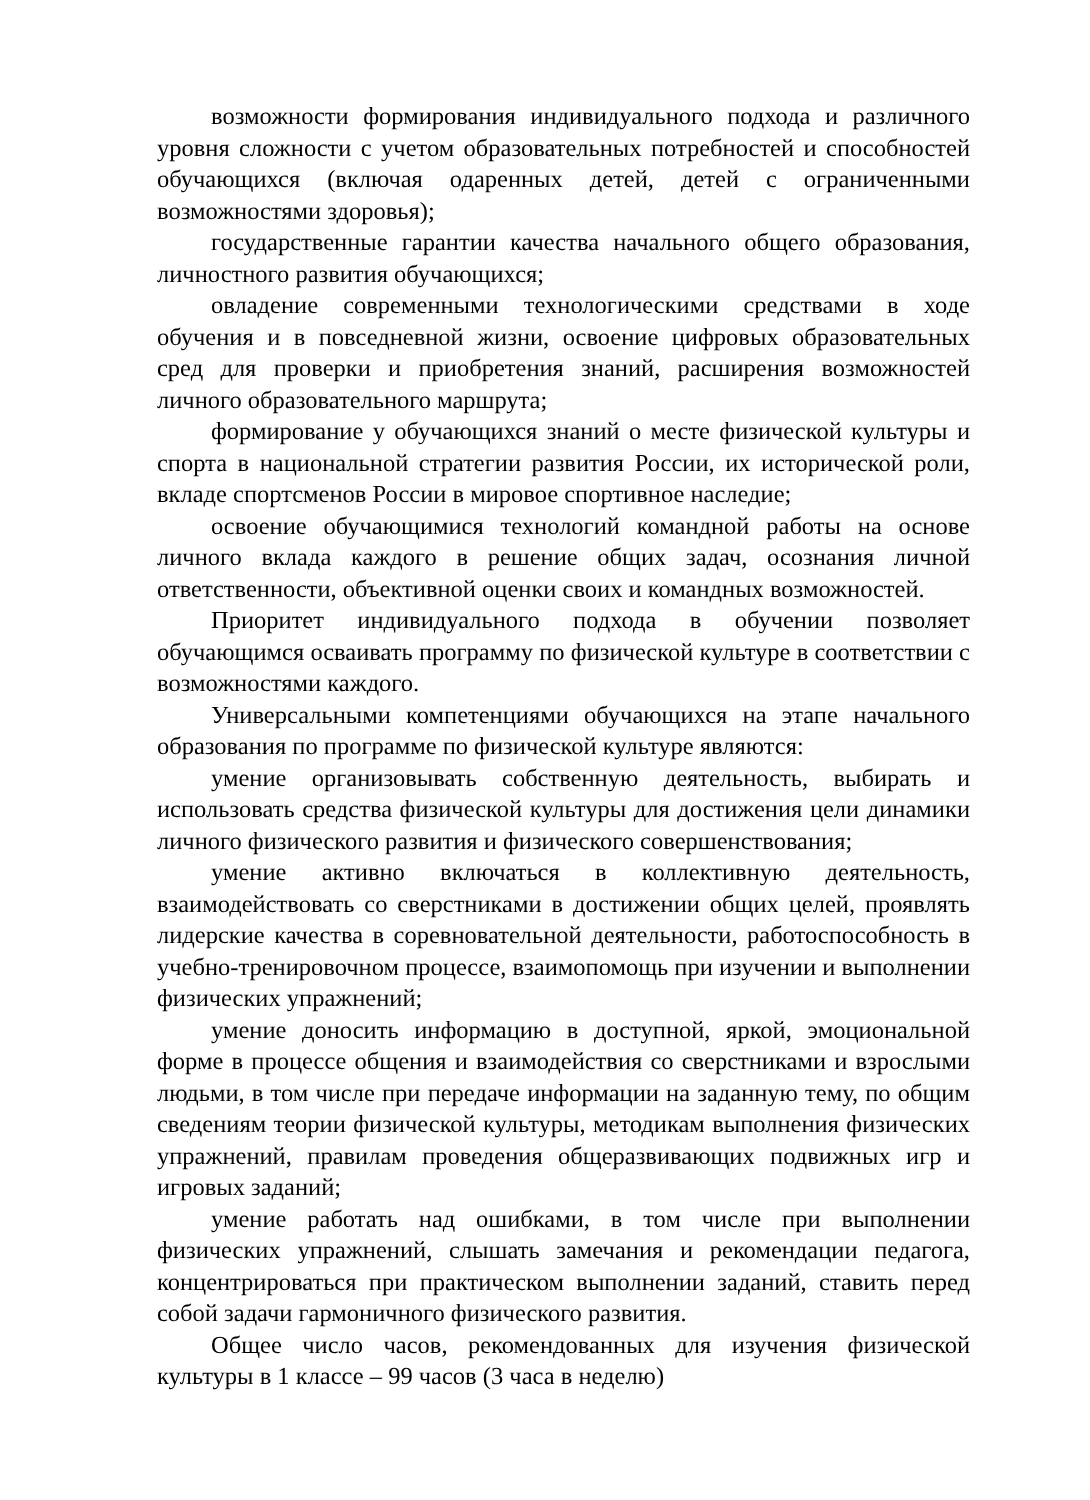возможности формирования индивидуального подхода и различного уровня сложности с учетом образовательных потребностей и способностей обучающихся (включая одаренных детей, детей с ограниченными возможностями здоровья);
государственные гарантии качества начального общего образования, личностного развития обучающихся;
овладение современными технологическими средствами в ходе обучения и в повседневной жизни, освоение цифровых образовательных сред для проверки и приобретения знаний, расширения возможностей личного образовательного маршрута;
формирование у обучающихся знаний о месте физической культуры и спорта в национальной стратегии развития России, их исторической роли, вкладе спортсменов России в мировое спортивное наследие;
освоение обучающимися технологий командной работы на основе личного вклада каждого в решение общих задач, осознания личной ответственности, объективной оценки своих и командных возможностей.
Приоритет индивидуального подхода в обучении позволяет обучающимся осваивать программу по физической культуре в соответствии с возможностями каждого.
Универсальными компетенциями обучающихся на этапе начального образования по программе по физической культуре являются:
умение организовывать собственную деятельность, выбирать и использовать средства физической культуры для достижения цели динамики личного физического развития и физического совершенствования;
умение активно включаться в коллективную деятельность, взаимодействовать со сверстниками в достижении общих целей, проявлять лидерские качества в соревновательной деятельности, работоспособность в учебно-тренировочном процессе, взаимопомощь при изучении и выполнении физических упражнений;
умение доносить информацию в доступной, яркой, эмоциональной форме в процессе общения и взаимодействия со сверстниками и взрослыми людьми, в том числе при передаче информации на заданную тему, по общим сведениям теории физической культуры, методикам выполнения физических упражнений, правилам проведения общеразвивающих подвижных игр и игровых заданий;
умение работать над ошибками, в том числе при выполнении физических упражнений, слышать замечания и рекомендации педагога, концентрироваться при практическом выполнении заданий, ставить перед собой задачи гармоничного физического развития.
Общее число часов, рекомендованных для изучения физической культуры в 1 классе – 99 часов (3 часа в неделю)